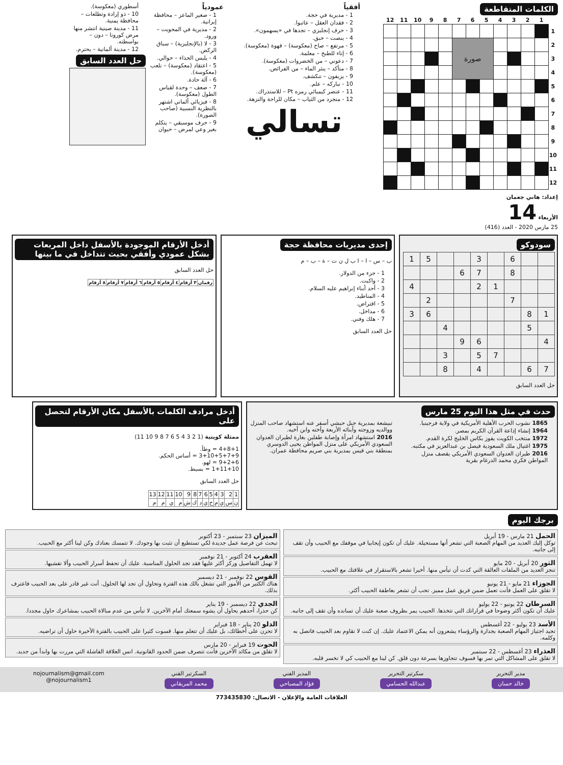الكلمات المتقاطعة
| 12 | 11 | 10 | 9 | 8 | 7 | 6 | 5 | 4 | 3 | 2 | 1 | |
| --- | --- | --- | --- | --- | --- | --- | --- | --- | --- | --- | --- | --- |
| | | | | | | | | | | | | 1 |
| | | | | | صورة | | | | | | | 2 |
| | | | | | | | | | | | | 3 |
| | | | | | | | | | | | | 4 |
| | | | | | | | | | | | | 5 |
| | | | | | | | | | | | | 6 |
| | | | | | | | | | | | | 7 |
| | | | | | | | | | | | | 8 |
| | | | | | | | | | | | | 9 |
| | | | | | | | | | | | | 10 |
| | | | | | | | | | | | | 11 |
| | | | | | | | | | | | | 12 |
أفقياً
1 - مديرية في حجة.
2 - فقدان العقل – عاتبوا.
3 - حرف إنجليزي – تجدها في «يسهمون».
4 - ينصت – حبق.
5 - مرتفع – صاح (معكوسة) – قهوة (معكوسة).
6 - إناء للطبخ – معلمة.
7 - دعوني – من الخضروات (معكوسة).
8 - متأكد – ينثر الماء – من الفرائض.
9 - يزيفون – تنكشف.
10 - نباركه – علم.
11 - عنصر كيميائي رمزه Pt – للاستدراك.
12 - متجرد من الثياب – مكان للراحة والنزهة.
تسالي
عمودياً
1 - صغير الماعز – محافظة إيرانية.
2 - مديرية في المحويت – ورود.
3 - لا (بالإنجليزية) – سباق الركض.
4 - يلبس الحذاء – حوالي.
5 - اعتقاد (معكوسة) – نلعب (معكوسة).
6 - آلة حادة.
7 - ضعف – وحدة لقياس الطول (معكوسة).
8 - فيزيائي ألماني اشتهر بالنظرية النسبية (صاحب الصورة).
9 - حرف موسيقي – يتكلم بغير وعي لمرض – حيوان
أسطوري (معكوسة).
10 - ذو إرادة وتطلعات – محافظة يمنية.
11 - مدينة صينية انتشر منها مرض كورونا – دون – بواسطته.
12 - مدينة ألمانية – يحترم.
حل العدد السابق
إعداد: هاني جعمان
الأربعاء 14
25 مارس 2020 - العدد (416)
سودوكو
| 1 | 5 | | | 3 | | 6 | | |
| | | | 6 | 7 | | 8 | | |
| 4 | | | | 2 | 1 | | | |
| | 2 | | | | | 7 | | |
| 3 | 6 | | | | | | 8 | 1 |
| | | 4 | | | | | 5 | |
| | | | 9 | 6 | | | | 4 |
| | | 3 | | 5 | 7 | | | |
| | | 8 | | 4 | | | 6 | 7 |
حل العدد السابق
إحدى مديريات محافظة حجة
ب – س – ا – ا ب ل ن ت – ة – ب – م
1 - جزء من الدولار.
2 - واكبت.
3 - أحد أبناء إبراهيم عليه السلام.
4 - المناطيد.
5 - اقتراض.
6 - مداخل.
7 - هلك وفني.
حل العدد السابق
أدخل الأرقام الموجودة بالأسفل داخل المربعات بشكل عمودي وأفقي بحيث تتداخل في ما بينها
حل العدد السابق
| رقمان | ٣ أرقام | ٤ أرقام | ٥ أرقام | ٦ أرقام | ٧ أرقام | ٨ أرقام |
| --- | --- | --- | --- | --- | --- | --- |
حدث في مثل هذا اليوم 25 مارس
1865 نشوب الحرب الأهلية الأمريكية في ولاية فرجينيا.
1964 إنشاء إذاعة القرآن الكريم بمصر.
1972 منتخب الكويت يفوز بكاس الخليج لكرة القدم.
1975 اغتيال ملك السعودية فيصل بن عبدالعزيز في مكتبه.
2016 طيران العدوان السعودي الأمريكي يقصف منزل المواطن فكري محمد الدرغام بقرية
تبيشعة بمديرية جبل حبشي أسفر عنه استشهاد صاحب المنزل ووالديه وزوجته وأبنائه الأربعة وأخته وابن أخيه.
2016 استشهاد امرأة وإصابة طفلين بغارة لطيران العدوان السعودي الأمريكي على منزل المواطن يحيى الدوسري بمنطقة بني قيس بمديرية بني صريم محافظة عمران.
أدخل مرادف الكلمات بالأسفل مكان الأرقام لتحصل على
ممثلة كويتية (1 2 3 4 5 6 7 8 9 10 11)
4+8+1 = وطأ.
3+10+5+7+9 = أساس الحكم.
9+2+6 = لهو.
1+11+10 = بسيط.
حل العدد السابق
| 1 | 2 | 3 | 4 | 5 | 6 | 7 | 8 | 9 | 10 | 11 | 12 | 13 |
| ن | س | ي | م | ح | ي | د | ك | ش | م | ي | م | م |
برجك اليوم
الحمل 21 مارس - 19 أبريل
توكل إليك العديد من المهام الصعبة التي تشعر أنها مستحيلة. عليك أن تكون إيجابيا في موقفك مع الحبيب وأن تقف إلى جانبه.
الثور 20 أبريل - 20 مايو
تنجز العديد من الملفات العالقة التي كدت أن تيأس منها. أخيرا تشعر بالاستقرار في علاقتك مع الحبيب.
الجوزاء 21 مايو - 21 يونيو
لا تقلق على العمل فأنت تعمل ضمن فريق عمل مميز. تحب أن تشعر بعاطفة الحبيب أكثر.
السرطان 22 يونيو - 22 يوليو
عليك أن تكون أكثر وضوحا في قراراتك التي تتخذها. الحبيب يمر بظروف صعبة عليك أن تسانده وأن تقف إلى جانبه.
الأسد 23 يوليو - 22 أغسطس
تجيد اجتياز المهام الصعبة بجدارة والرؤساء يشعرون أنه يمكن الاعتماد عليك. إن كنت لا تقاوم بعد الحبيب فاتصل به وكلمه.
العذراء 23 أغسطس - 22 سبتمبر
لا تقلق على المشاكل التي تمر بها فسوف تتجاوزها بسرعة دون قلق. كن لينا مع الحبيب كي لا تخسر قلبه.
الميزان 23 سبتمبر - 23 أكتوبر
تبحث عن فرصة عمل جديدة لكي تستطيع أن تثبت بها وجودك. لا تتمسك بعنادك وكن لينا أكثر مع الحبيب.
العقرب 24 أكتوبر - 21 نوفمبر
لا تهمل التفاصيل وركز أكثر عليها فقد تجد الحلول المناسبة. عليك أن تحفظ أسرار الحبيب وألا تفشيها.
القوس 22 نوفمبر - 21 ديسمبر
هناك الكثير من الأمور التي تشغل بالك هذه الفترة وتحاول أن تجد لها الحلول. أنت غير قادر على بعد الحبيب فاعترف بذلك.
الجدي 22 ديسمبر - 19 يناير
كن حذرا، أحدهم يحاول أن يشوه سمعتك أمام الآخرين. لا تيأس من عدم مبالاة الحبيب بمشاعرك حاول مجددا.
الدلو 20 يناير - 18 فبراير
لا تحزن على أخطائك، بل عليك أن تتعلم منها. قسوت كثيرا على الحبيب بالفترة الأخيرة حاول أن تراضيه.
الحوت 19 فبراير - 20 مارس
لا تقلق من مكائد الآخرين فأنت تتصرف ضمن الحدود القانونية. انس العلاقة الفاشلة التي مررت بها وابدأ من جديد.
مدير التحرير
خالد حسان
سكرتير التحرير
عبدالله الحسامي
المدير الفني
فؤاد المصباحي
السكرتير الفني
محمد المريقاني
nojournalism@gmail.com
@nojournalism1
العلاقات العامة والإعلان - الاتصال: 773435830